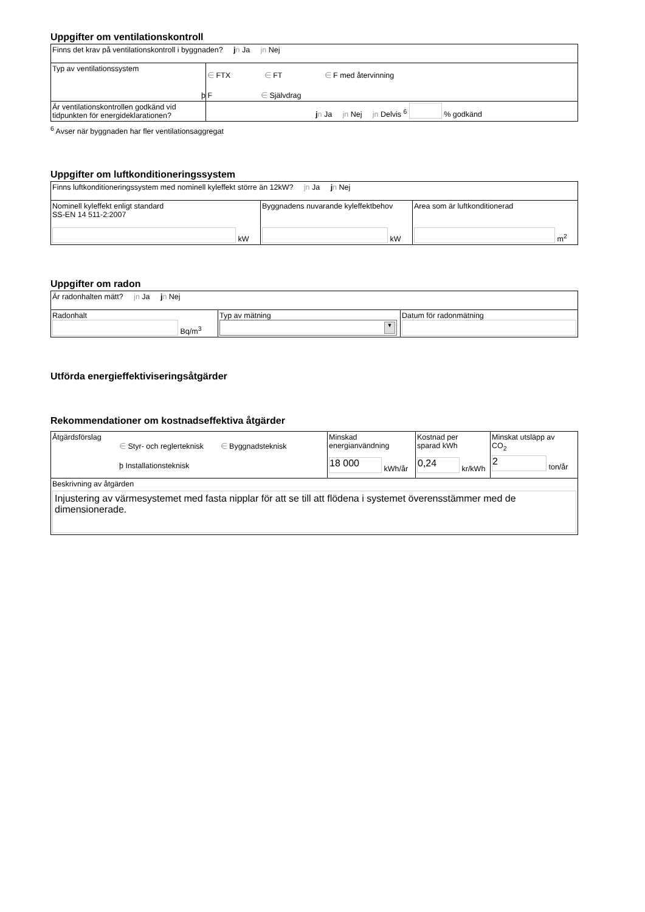Uppgifter om ventilationskontroll
| Finns det krav på ventilationskontroll i byggnaden? j n Ja jn Nej | |
| Typ av ventilationssystem | ∈ FTX ∈ FT ∈ F med återvinning ϸ F ∈ Självdrag |
| Är ventilationskontrollen godkänd vid tidpunkten för energideklarationen? | j n Ja jn Nej jn Delvis <sup>6</sup> % godkänd |
<sup>6</sup> Avser när byggnaden har fler ventilationsaggregat
Uppgifter om luftkonditioneringssystem
| Finns luftkonditioneringssystem med nominell kyleffekt större än 12kW? jn Ja j n Nej | | |
| Nominell kyleffekt enligt standard SS-EN 14 511-2:2007 kW | Byggnadens nuvarande kyleffektbehov kW | Area som är luftkonditionerad m<sup>2</sup> |
Uppgifter om radon
| Är radonhalten mätt? jn Ja j n Nej | | |
| Radonhalt Bq/m<sup>3</sup> | Typ av mätning ▼ | Datum för radonmätning |
Utförda energieffektiviseringsåtgärder
Rekommendationer om kostnadseffektiva åtgärder
| Åtgärdsförslag ∈ Styr- och reglerteknisk ∈ Byggnadsteknisk ϸ Installationsteknisk | Minskad energianvändning 18 000 kWh/år | Kostnad per sparad kWh 0,24 kr/kWh | Minskat utsläpp av CO<sub>2</sub> 2 ton/år |
| Beskrivning av åtgärden Injustering av värmesystemet med fasta nipplar för att se till att flödena i systemet överensstämmer med de dimensionerade. | | | |